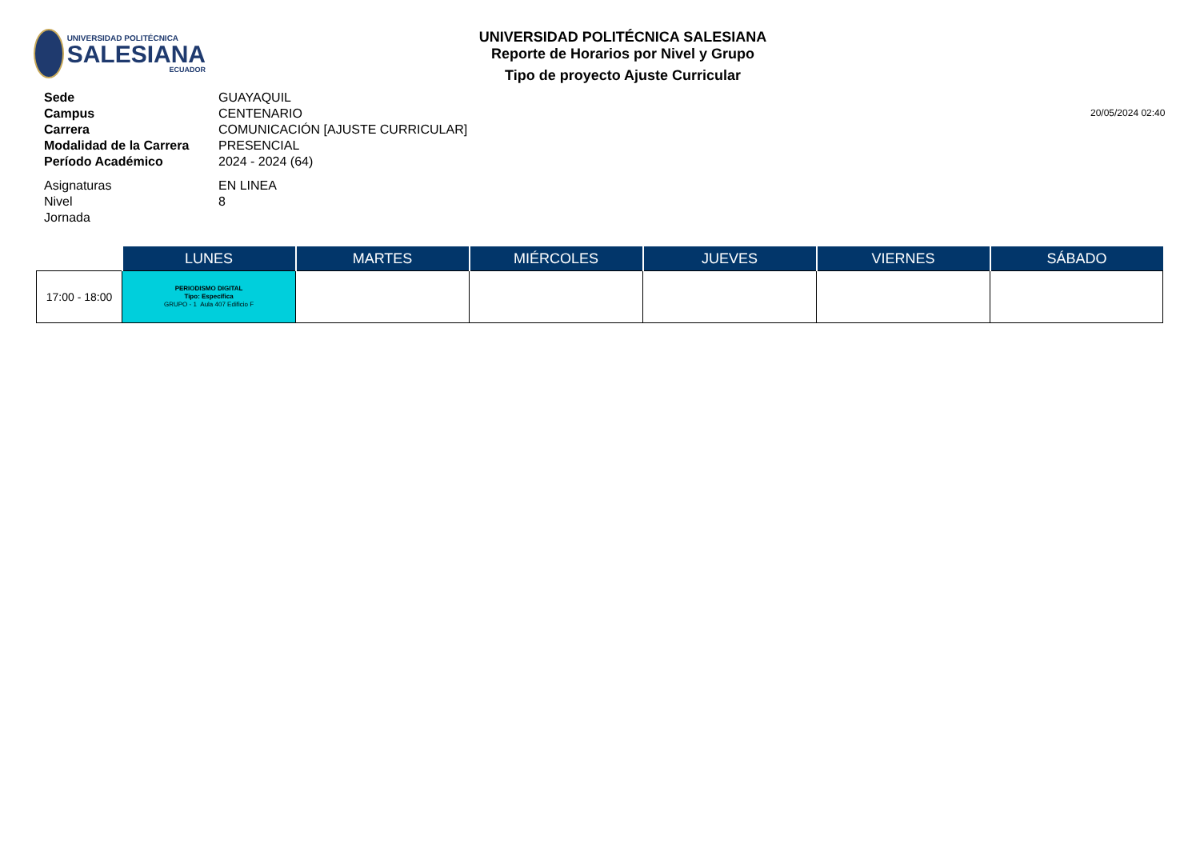UNIVERSIDAD POLITÉCNICA
SALESIANA
ECUADOR
UNIVERSIDAD POLITÉCNICA SALESIANA
Reporte de Horarios por Nivel y Grupo
Tipo de proyecto Ajuste Curricular
20/05/2024 02:40
| Sede | GUAYAQUIL |
| Campus | CENTENARIO |
| Carrera | COMUNICACIÓN [AJUSTE CURRICULAR] |
| Modalidad de la Carrera | PRESENCIAL |
| Período Académico | 2024 - 2024 (64) |
| Asignaturas | EN LINEA |
| Nivel | 8 |
| Jornada | |
| | LUNES | MARTES | MIÉRCOLES | JUEVES | VIERNES | SÁBADO |
| --- | --- | --- | --- | --- | --- | --- |
| 17:00 - 18:00 | PERIODISMO DIGITAL Tipo: Específica GRUPO - 1 Aula 407 Edificio F | | | | | |